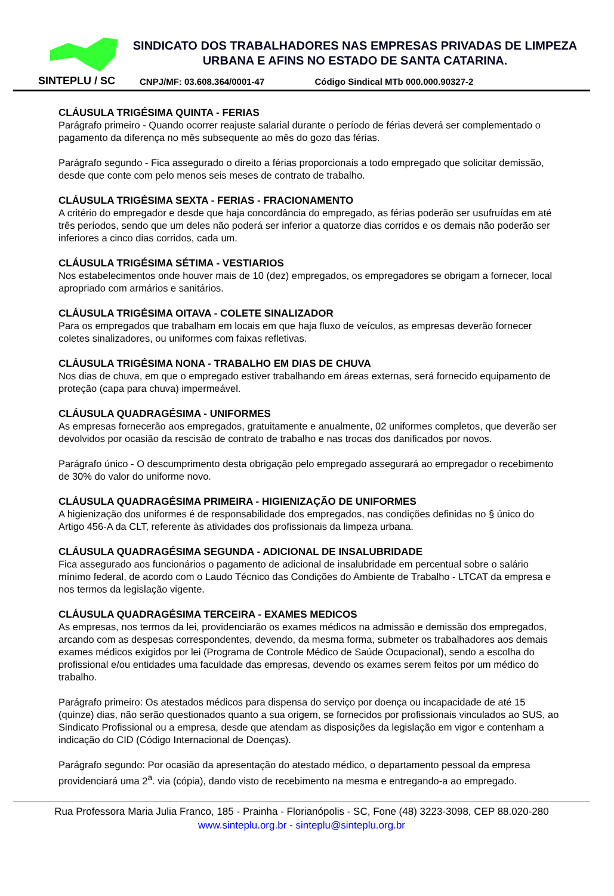SINTEPLU / SC
SINDICATO DOS TRABALHADORES NAS EMPRESAS PRIVADAS DE LIMPEZA URBANA E AFINS NO ESTADO DE SANTA CATARINA.
CNPJ/MF: 03.608.364/0001-47 Código Sindical MTb 000.000.90327-2
CLÁUSULA TRIGÉSIMA QUINTA - FERIAS
Parágrafo primeiro - Quando ocorrer reajuste salarial durante o período de férias deverá ser complementado o pagamento da diferença no mês subsequente ao mês do gozo das férias.
Parágrafo segundo - Fica assegurado o direito a férias proporcionais a todo empregado que solicitar demissão, desde que conte com pelo menos seis meses de contrato de trabalho.
CLÁUSULA TRIGÉSIMA SEXTA - FERIAS - FRACIONAMENTO
A critério do empregador e desde que haja concordância do empregado, as férias poderão ser usufruídas em até três períodos, sendo que um deles não poderá ser inferior a quatorze dias corridos e os demais não poderão ser inferiores a cinco dias corridos, cada um.
CLÁUSULA TRIGÉSIMA SÉTIMA - VESTIARIOS
Nos estabelecimentos onde houver mais de 10 (dez) empregados, os empregadores se obrigam a fornecer, local apropriado com armários e sanitários.
CLÁUSULA TRIGÉSIMA OITAVA - COLETE SINALIZADOR
Para os empregados que trabalham em locais em que haja fluxo de veículos, as empresas deverão fornecer coletes sinalizadores, ou uniformes com faixas refletivas.
CLÁUSULA TRIGÉSIMA NONA - TRABALHO EM DIAS DE CHUVA
Nos dias de chuva, em que o empregado estiver trabalhando em áreas externas, será fornecido equipamento de proteção (capa para chuva) impermeável.
CLÁUSULA QUADRAGÉSIMA - UNIFORMES
As empresas fornecerão aos empregados, gratuitamente e anualmente, 02 uniformes completos, que deverão ser devolvidos por ocasião da rescisão de contrato de trabalho e nas trocas dos danificados por novos.
Parágrafo único - O descumprimento desta obrigação pelo empregado assegurará ao empregador o recebimento de 30% do valor do uniforme novo.
CLÁUSULA QUADRAGÉSIMA PRIMEIRA - HIGIENIZAÇÃO DE UNIFORMES
A higienização dos uniformes é de responsabilidade dos empregados, nas condições definidas no § único do Artigo 456-A da CLT, referente às atividades dos profissionais da limpeza urbana.
CLÁUSULA QUADRAGÉSIMA SEGUNDA - ADICIONAL DE INSALUBRIDADE
Fica assegurado aos funcionários o pagamento de adicional de insalubridade em percentual sobre o salário mínimo federal, de acordo com o Laudo Técnico das Condições do Ambiente de Trabalho - LTCAT da empresa e nos termos da legislação vigente.
CLÁUSULA QUADRAGÉSIMA TERCEIRA - EXAMES MEDICOS
As empresas, nos termos da lei, providenciarão os exames médicos na admissão e demissão dos empregados, arcando com as despesas correspondentes, devendo, da mesma forma, submeter os trabalhadores aos demais exames médicos exigidos por lei (Programa de Controle Médico de Saúde Ocupacional), sendo a escolha do profissional e/ou entidades uma faculdade das empresas, devendo os exames serem feitos por um médico do trabalho.
Parágrafo primeiro: Os atestados médicos para dispensa do serviço por doença ou incapacidade de até 15 (quinze) dias, não serão questionados quanto a sua origem, se fornecidos por profissionais vinculados ao SUS, ao Sindicato Profissional ou a empresa, desde que atendam as disposições da legislação em vigor e contenham a indicação do CID (Código Internacional de Doenças).
Parágrafo segundo: Por ocasião da apresentação do atestado médico, o departamento pessoal da empresa providenciará uma 2<sup>a</sup>. via (cópia), dando visto de recebimento na mesma e entregando-a ao empregado.
Rua Professora Maria Julia Franco, 185 - Prainha - Florianópolis - SC, Fone (48) 3223-3098, CEP 88.020-280
www.sinteplu.org.br - sinteplu@sinteplu.org.br